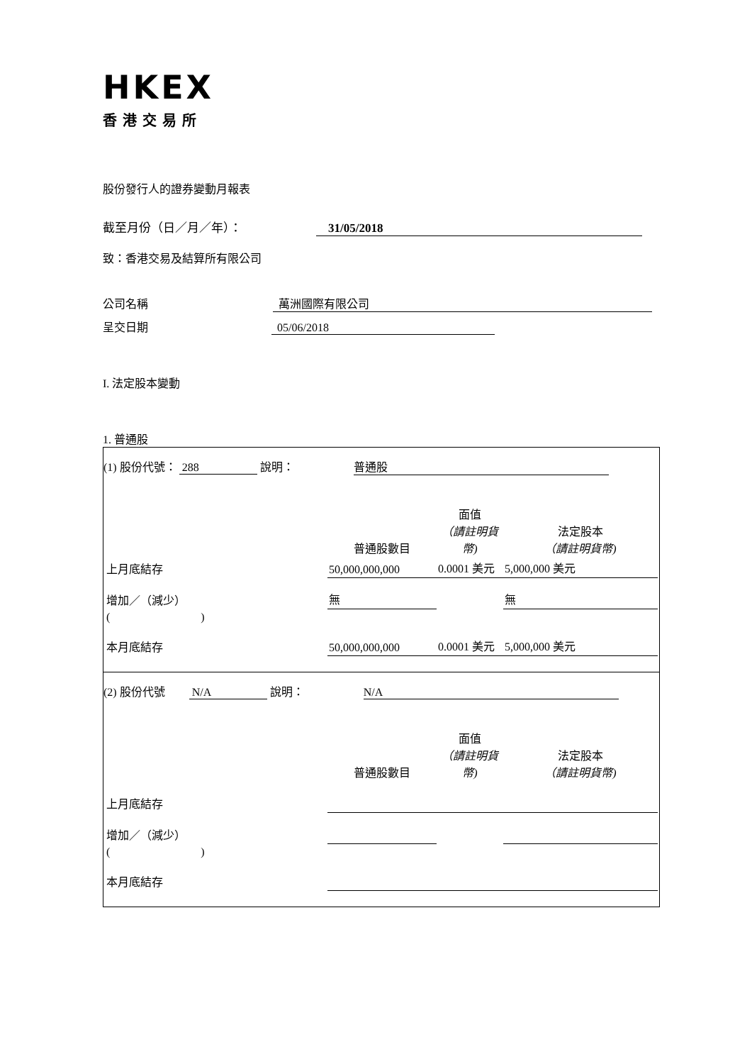HKEX
香港交易所
股份發行人的證券變動月報表
截至月份（日／月／年）： 31/05/2018
致：香港交易及結算所有限公司
公司名稱 萬洲國際有限公司
呈交日期 05/06/2018
I. 法定股本變動
1. 普通股
| (1) 股份代號： 288 說明： 普通股 |
| / / 普通股數目 / 面值 （請註明貨幣) / 法定股本 （請註明貨幣) / / 上月底結存 / 50,000,000,000 / 0.0001 美元 / 5,000,000 美元 / / 增加／（減少） / 無 / / 無 / / ( ) / / / / / 本月底結存 / 50,000,000,000 / 0.0001 美元 / 5,000,000 美元 / |
| (2) 股份代號 N/A 說明： N/A |
| / / 普通股數目 / 面值 （請註明貨幣) / 法定股本 （請註明貨幣) / / 上月底結存 / / / / / 增加／（減少） / / / / / ( ) / / / / / 本月底結存 / / / / |